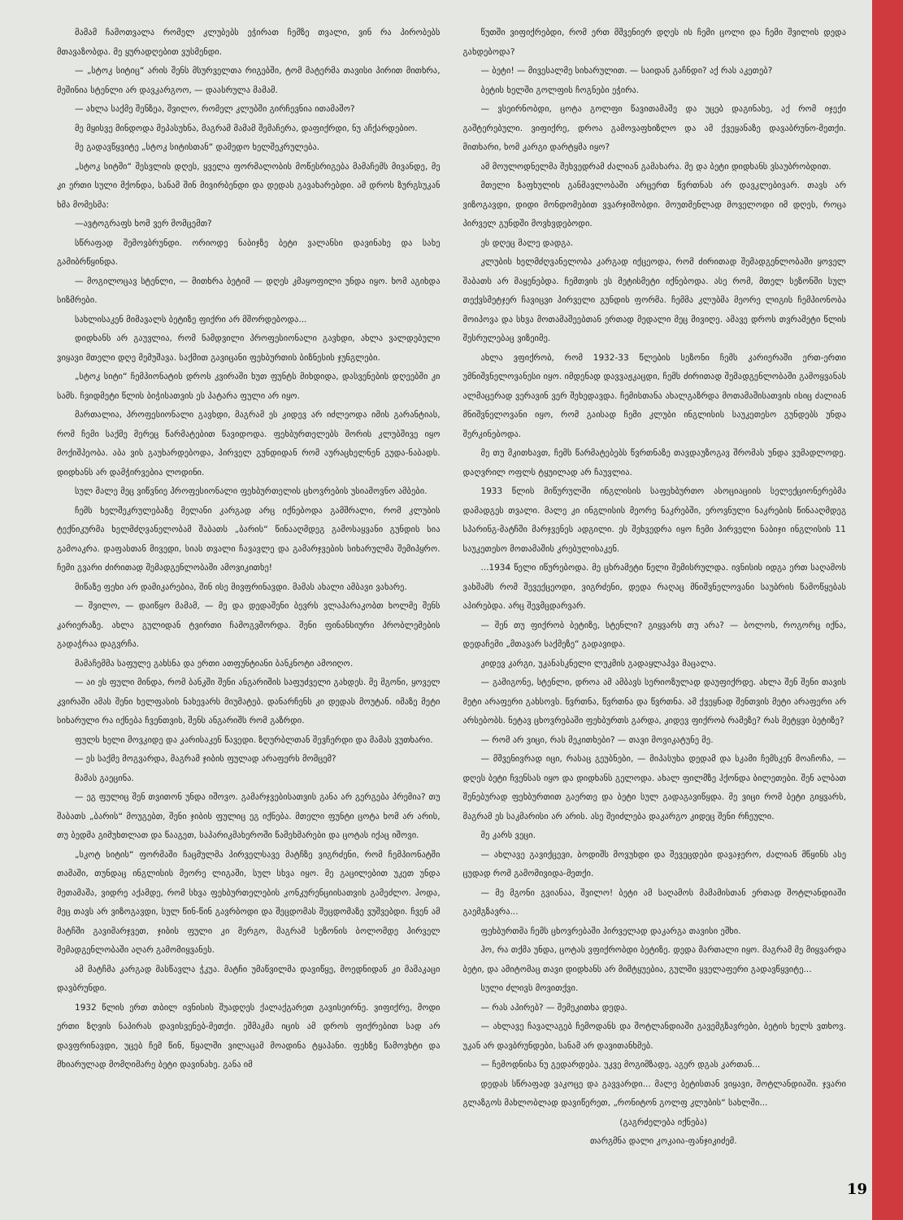მამამ ჩამოთვალა რომელ კლუბებს ეჭირათ ჩემზე თვალი, ვინ რა პირობებს მთავაზობდა. მე ყურადღებით ვუსმენდი.
— „სტოკ სიტიც“ არის შენს მსურველთა რიგებში, ტომ მატერმა თავისი პირით მითხრა, მეშინია სტენლი არ დავკარგოო, — დაასრულა მამამ.
— ახლა საქმე შენზეა, შვილო, რომელ კლუბში გირჩევნია ითამაშო?
მე მყისვე მინდოდა მეპასუხნა, მაგრამ მამამ შემაჩერა, დაფიქრდი, ნუ აჩქარდებიო.
მე გადავწყვიტე „სტოკ სიტისთან“ დამედო ხელშეკრულება.
„სტოკ სიტში“ შესვლის დღეს, ყველა ფორმალობის მოწესრიგება მამაჩემს მივანდე, მე კი ერთი სული მქონდა, სანამ შინ მივირბენდი და დედას გავახარებდი. ამ დროს ზურგსუკან ხმა მომესმა:
—ავტოგრაფს ხომ ვერ მომცემთ?
სწრაფად შემოვბრუნდი. ორიოდე ნაბიჯზე ბეტი ვალანსი დავინახე და სახე გამიბრწყინდა.
— მოგილოცავ სტენლი, — მითხრა ბეტიმ — დღეს კმაყოფილი უნდა იყო. ხომ აგიხდა სიზმრები.
სახლისაკენ მიმავალს ბეტიზე ფიქრი არ მშორდებოდა...
დიდხანს არ გაუვლია, რომ ნამდვილი პროფესიონალი გავხდი, ახლა ვალდებული ვიყავი მთელი დღე მემუშავა. საქმით გავიცანი ფეხბურთის ბიზნესის ჯუნგლები.
„სტოკ სიტი“ ჩემპიონატის დროს კვირაში ხუთ ფუნტს მიხდიდა, დასვენების დღეებში კი სამს. ჩვიდმეტი წლის ბიჭისათვის ეს პატარა ფული არ იყო.
მართალია, პროფესიონალი გავხდი, მაგრამ ეს კიდევ არ იძლეოდა იმის გარანტიას, რომ ჩემი საქმე მერეც წარმატებით წავიდოდა. ფეხბურთელებს შორის კლუბშივე იყო მოქიშპეობა. აბა ვის გაუხარდებოდა, პირველ გუნდიდან რომ აურაცხელნენ გუდა-ნაბადს. დიდხანს არ დამჭირვებია ლოდინი.
სულ მალე მეც ვიწვნიე პროფესიონალი ფეხბურთელის ცხოვრების უსიამოვნო ამბები.
ჩემს ხელშეკრულებაზე მელანი კარგად არც იქნებოდა გამშრალი, რომ კლუბის ტექნიკურმა ხელმძღვანელობამ შაბათს „ბარის“ წინააღმდეგ გამოსაყვანი გუნდის სია გამოაკრა. დაფასთან მივედი, სიას თვალი ჩავავლე და გამარჯვების სიხარულმა შემიპყრო. ჩემი გვარი ძირითად შემადგენლობაში ამოვიკითხე!
მიწაზე ფეხი არ დამიკარებია, შინ ისე მივფრინავდი. მამას ახალი ამბავი ვახარე.
— შვილო, — დაიწყო მამამ, — მე და დედაშენი ბევრს ვლაპარაკობთ ხოლმე შენს კარიერაზე. ახლა გულიდან ტვირთი ჩამოგვშორდა. შენი ფინანსიური პრობლემების გადაჭრაა დაგვრჩა.
მამაჩემმა საფულე გახსნა და ერთი ათფუნტიანი ბანკნოტი ამოიღო.
— აი ეს ფული მინდა, რომ ბანკში შენი ანგარიშის საფუძველი გახდეს. მე მგონი, ყოველ კვირაში ამას შენი ხელფასის ნახევარს მიუმატებ. დანარჩენს კი დედას მოუტან. იმაზე მეტი სიხარული რა იქნება ჩვენთვის, შენს ანგარიშს რომ გაზრდი.
ფულს ხელი მოვკიდე და კარისაკენ წავედი. ზღურბლთან შევჩერდი და მამას ვუთხარი.
— ეს საქმე მოგვარდა, მაგრამ ჯიბის ფულად არაფერს მომცემ?
მამას გაეცინა.
— ეგ ფულიც შენ თვითონ უნდა იშოვო. გამარჯვებისათვის განა არ გერგება პრემია? თუ შაბათს „ბარის“ მოუგებთ, შენი ჯიბის ფულიც ეგ იქნება. მთელი ფუნტი ცოტა ხომ არ არის, თუ ბედმა გიმუხთლათ და წააგეთ, საპარიკმახეროში წამეხმარები და ცოტას იქაც იშოვი.
„სკოტ სიტის“ ფორმაში ჩაცმულმა პირველსავე მატჩზე ვიგრძენი, რომ ჩემპიონატში თამაში, თუნდაც ინგლისის მეორე ლიგაში, სულ სხვა იყო. მე გაცილებით უკეთ უნდა მეთამაშა, ვიდრე აქამდე, რომ სხვა ფეხბურთელების კონკურენციისათვის გამეძლო. ჰოდა, მეც თავს არ ვიზოგავდი, სულ წინ-წინ გავრბოდი და შეცდომას შეცდომაზე ვუშვებდი. ჩვენ ამ მატჩში გავიმარჯვეთ, ჯიბის ფული კი მერგო, მაგრამ სეზონის ბოლომდე პირველ შემადგენლობაში აღარ გამომიყვანეს.
ამ მატჩმა კარგად მასწავლა ჭკუა. მატჩი უმაწვილმა დავიწყე, მოედნიდან კი მამაკაცი დავბრუნდი.
1932 წლის ერთ თბილ ივნისის შუადღეს ქალაქგარეთ გავისეირნე. ვიფიქრე, მოდი ერთი ზღვის ნაპირას დავისვენებ-მეთქი. ეშმაკმა იცის ამ დროს ფიქრებით სად არ დავფრინავდი, უცებ ჩემ წინ, წყალში ვილაცამ მოადინა ტყაპანი. ფეხზე წამოვხტი და მხიარულად მომღიმარე ბეტი დავინახე. განა იმ
წუთში ვიფიქრებდი, რომ ერთ მშვენიერ დღეს ის ჩემი ცოლი და ჩემი შვილის დედა გახდებოდა?
— ბეტი! — მივესალმე სიხარულით. — საიდან გაჩნდი? აქ რას აკეთებ?
ბეტის ხელში გოლფის ჩოგნები ეჭირა.
— ვსეირნობდი, ცოტა გოლფი წავითამაშე და უცებ დაგინახე, აქ რომ იჯექი გაშტერებული. ვიფიქრე, დროა გამოვაფხიზლო და ამ ქვეყანაზე დავაბრუნო-მეთქი. მითხარი, ხომ კარგი დარტყმა იყო?
ამ მოულოდნელმა შეხვედრამ ძალიან გამახარა. მე და ბეტი დიდხანს ვსაუბრობდით.
მთელი ზაფხულის განმავლობაში არცერთ წვრთნას არ დავკლებივარ. თავს არ ვიზოგავდი, დიდი მონდომებით ვვარჯიშობდი. მოუთმენლად მოველოდი იმ დღეს, როცა პირველ გუნდში მოვხვდებოდი.
ეს დღეც მალე დადგა.
კლუბის ხელმძღვანელობა კარგად იქცეოდა, რომ ძირითად შემადგენლობაში ყოველ შაბათს არ მაყენებდა. ჩემთვის ეს მეტისმეტი იქნებოდა. ასე რომ, მთელ სეზონში სულ თექვსმეტჯერ ჩავიცვი პირველი გუნდის ფორმა. ჩემმა კლუბმა მეორე ლიგის ჩემპიონობა მოიპოვა და სხვა მოთამაშეებთან ერთად მედალი მეც მივიღე. ამავე დროს თვრამეტი წლის შესრულებაც ვიზეიმე.
ახლა ვფიქრობ, რომ 1932-33 წლების სეზონი ჩემს კარიერაში ერთ-ერთი უმნიშვნელოვანესი იყო. იმდენად დავვაჟკაცდი, ჩემს ძირითად შემადგენლობაში გამოყვანას ალმაცერად ვერავინ ვერ შეხედავდა. ჩემისთანა ახალგაზრდა მოთამაშისათვის ისიც ძალიან მნიშვნელოვანი იყო, რომ გაისად ჩემი კლუბი ინგლისის საუკეთესო გუნდებს უნდა შერკინებოდა.
მე თუ მკითხავთ, ჩემს წარმატებებს წვრთნაზე თავდაუზოგავ შრომას უნდა ვუმადლოდე. დაღვრილ ოფლს ტყუილად არ ჩაუვლია.
1933 წლის მიწურულში ინგლისის საფეხბურთო ასოციაციის სელექციონერებმა დამადგეს თვალი. მალე კი ინგლისის მეორე ნაკრებში, ეროვნული ნაკრების წინააღმდეგ სპარინგ-მატჩში მარჯვენეს ადგილი. ეს შეხვედრა იყო ჩემი პირველი ნაბიჯი ინგლისის 11 საუკეთესო მოთამაშის კრებულისაკენ.
...1934 წელი იწურებოდა. მე ცხრამეტი წელი შემისრულდა. ივნისის იდგა ერთ საღამოს ვახშამს რომ შევექცეოდი, ვიგრძენი, დედა რაღაც მნიშვნელოვანი საუბრის წამოწყებას აპირებდა. არც შევმცდარვარ.
— შენ თუ ფიქრობ ბეტიზე, სტენლი? გიყვარს თუ არა? — ბოლოს, როგორც იქნა, დედაჩემი „მთავარ საქმეზე“ გადავიდა.
კიდევ კარგი, უკანასკნელი ლუკმის გადაყლაპვა მაცალა.
— გამიგონე, სტენლი, დროა ამ ამბავს სერიოზულად დაუფიქრდე. ახლა შენ შენი თავის მეტი არაფერი გახსოვს. წვრთნა, წვრთნა და წვრთნა. ამ ქვეყნად შენთვის მეტი არაფერი არ არსებობს. ნეტავ ცხოვრებაში ფეხბურთს გარდა, კიდევ ფიქრობ რამეზე? რას მეტყვი ბეტიზე?
— რომ არ ვიცი, რას მეკითხები? — თავი მოვიკატუნე მე.
— მშვენივრად იცი, რასაც გეუბნები, — მიპასუხა დედამ და სკამი ჩემსკენ მოაჩოჩა, — დღეს ბეტი ჩვენსას იყო და დიდხანს გელოდა. ახალ ფილმზე ჰქონდა ბილეთები. შენ ალბათ შენებურად ფეხბურთით გაერთე და ბეტი სულ გადაგავიწყდა. მე ვიცი რომ ბეტი გიყვარს, მაგრამ ეს საკმარისი არ არის. ასე შეიძლება დაკარგო კიდეც შენი რჩეული.
მე კარს ვეცი.
— ახლავე გავიქცევი, ბოდიშს მოვუხდი და შევეცდები დავაჯერო, ძალიან მწყინს ასე ცუდად რომ გამომივიდა-მეთქი.
— მე მგონი გვიანაა, შვილო! ბეტი ამ საღამოს მამამისთან ერთად შოტლანდიაში გაემგზავრა...
ფეხბურთმა ჩემს ცხოვრებაში პირველად დაკარგა თავისი ეშხი.
ჰო, რა თქმა უნდა, ცოტას ვფიქრობდი ბეტიზე. დედა მართალი იყო. მაგრამ მე მიყვარდა ბეტი, და ამიტომაც თავი დიდხანს არ მიმტყუებია, გულში ყველაფერი გადავწყვიტე...
სული ძლივს მოვითქვი.
— რას აპირებ? — შემეკითხა დედა.
— ახლავე ჩავალაგებ ჩემოდანს და შოტლანდიაში გავემგზავრები, ბეტის ხელს ვთხოვ. უკან არ დავბრუნდები, სანამ არ დავითანხმებ.
— ჩემოდნისა ნუ გედარდება. უკვე მოგიმზადე, აგერ დგას კართან...
დედას სწრაფად ვაკოცე და გავვარდი... მალე ბეტისთან ვიყავი, შოტლანდიაში. ჯვარი გლაზგოს მახლობლად დავიწერეთ, „რონიტონ გოლფ კლუბის“ სახლში...
(გაგრძელება იქნება)
თარგმნა დალი კოკაია-ფანჯიკიძემ.
19